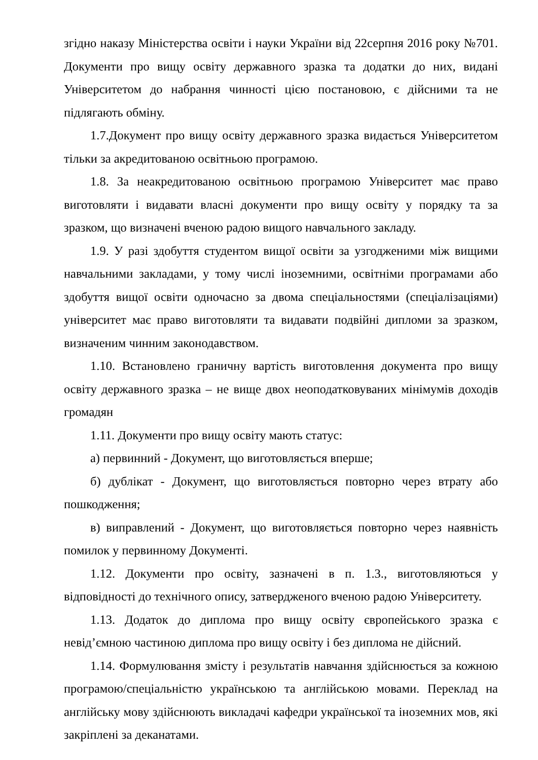згідно наказу Міністерства освіти і науки України від 22серпня 2016 року №701. Документи про вищу освіту державного зразка та додатки до них, видані Університетом до набрання чинності цією постановою, є дійсними та не підлягають обміну.
1.7.Документ про вищу освіту державного зразка видається Університетом тільки за акредитованою освітньою програмою.
1.8. За неакредитованою освітньою програмою Університет має право виготовляти і видавати власні документи про вищу освіту у порядку та за зразком, що визначені вченою радою вищого навчального закладу.
1.9. У разі здобуття студентом вищої освіти за узгодженими між вищими навчальними закладами, у тому числі іноземними, освітніми програмами або здобуття вищої освіти одночасно за двома спеціальностями (спеціалізаціями) університет має право виготовляти та видавати подвійні дипломи за зразком, визначеним чинним законодавством.
1.10. Встановлено граничну вартість виготовлення документа про вищу освіту державного зразка – не вище двох неоподатковуваних мінімумів доходів громадян
1.11. Документи про вищу освіту мають статус:
а) первинний - Документ, що виготовляється вперше;
б) дублікат - Документ, що виготовляється повторно через втрату або пошкодження;
в) виправлений - Документ, що виготовляється повторно через наявність помилок у первинному Документі.
1.12. Документи про освіту, зазначені в п. 1.3., виготовляються у відповідності до технічного опису, затвердженого вченою радою Університету.
1.13. Додаток до диплома про вищу освіту європейського зразка є невід’ємною частиною диплома про вищу освіту і без диплома не дійсний.
1.14. Формулювання змісту і результатів навчання здійснюється за кожною програмою/спеціальністю українською та англійською мовами. Переклад на англійську мову здійснюють викладачі кафедри української та іноземних мов, які закріплені за деканатами.